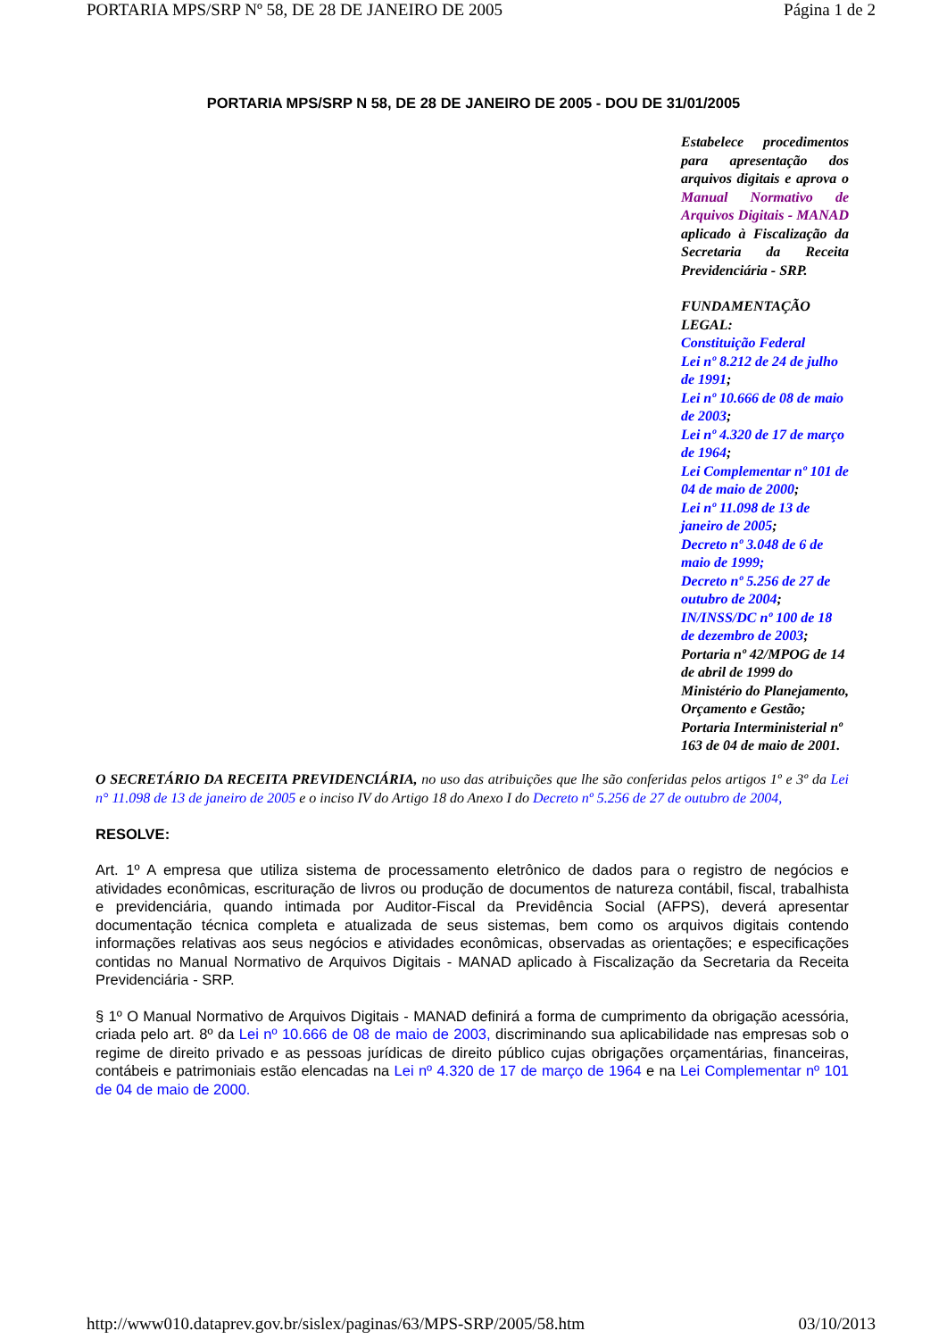PORTARIA MPS/SRP Nº 58, DE 28 DE JANEIRO DE 2005 Página 1 de 2
PORTARIA MPS/SRP N 58, DE 28 DE JANEIRO DE 2005 - DOU DE 31/01/2005
Estabelece procedimentos para apresentação dos arquivos digitais e aprova o Manual Normativo de Arquivos Digitais - MANAD aplicado à Fiscalização da Secretaria da Receita Previdenciária - SRP.
FUNDAMENTAÇÃO LEGAL:
Constituição Federal
Lei nº 8.212 de 24 de julho de 1991;
Lei nº 10.666 de 08 de maio de 2003;
Lei nº 4.320 de 17 de março de 1964;
Lei Complementar nº 101 de 04 de maio de 2000;
Lei nº 11.098 de 13 de janeiro de 2005;
Decreto nº 3.048 de 6 de maio de 1999;
Decreto nº 5.256 de 27 de outubro de 2004;
IN/INSS/DC nº 100 de 18 de dezembro de 2003;
Portaria nº 42/MPOG de 14 de abril de 1999 do Ministério do Planejamento, Orçamento e Gestão;
Portaria Interministerial nº 163 de 04 de maio de 2001.
O SECRETÁRIO DA RECEITA PREVIDENCIÁRIA, no uso das atribuições que lhe são conferidas pelos artigos 1º e 3º da Lei n° 11.098 de 13 de janeiro de 2005 e o inciso IV do Artigo 18 do Anexo I do Decreto nº 5.256 de 27 de outubro de 2004,
RESOLVE:
Art. 1º A empresa que utiliza sistema de processamento eletrônico de dados para o registro de negócios e atividades econômicas, escrituração de livros ou produção de documentos de natureza contábil, fiscal, trabalhista e previdenciária, quando intimada por Auditor-Fiscal da Previdência Social (AFPS), deverá apresentar documentação técnica completa e atualizada de seus sistemas, bem como os arquivos digitais contendo informações relativas aos seus negócios e atividades econômicas, observadas as orientações; e especificações contidas no Manual Normativo de Arquivos Digitais - MANAD aplicado à Fiscalização da Secretaria da Receita Previdenciária - SRP.
§ 1º O Manual Normativo de Arquivos Digitais - MANAD definirá a forma de cumprimento da obrigação acessória, criada pelo art. 8º da Lei nº 10.666 de 08 de maio de 2003, discriminando sua aplicabilidade nas empresas sob o regime de direito privado e as pessoas jurídicas de direito público cujas obrigações orçamentárias, financeiras, contábeis e patrimoniais estão elencadas na Lei nº 4.320 de 17 de março de 1964 e na Lei Complementar nº 101 de 04 de maio de 2000.
http://www010.dataprev.gov.br/sislex/paginas/63/MPS-SRP/2005/58.htm 03/10/2013